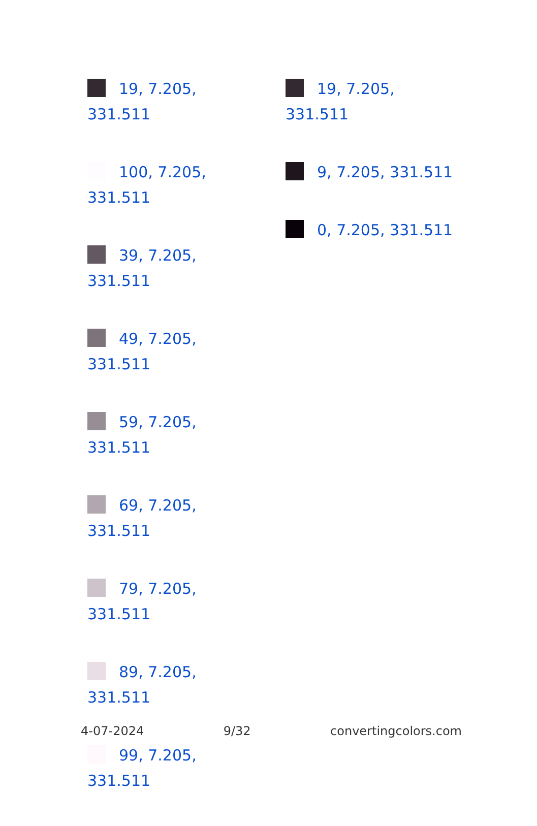19, 7.205, 331.511
100, 7.205, 331.511
39, 7.205, 331.511
49, 7.205, 331.511
59, 7.205, 331.511
69, 7.205, 331.511
79, 7.205, 331.511
89, 7.205, 331.511
99, 7.205, 331.511
19, 7.205, 331.511
9, 7.205, 331.511
0, 7.205, 331.511
4-07-2024 9/32 convertingcolors.com